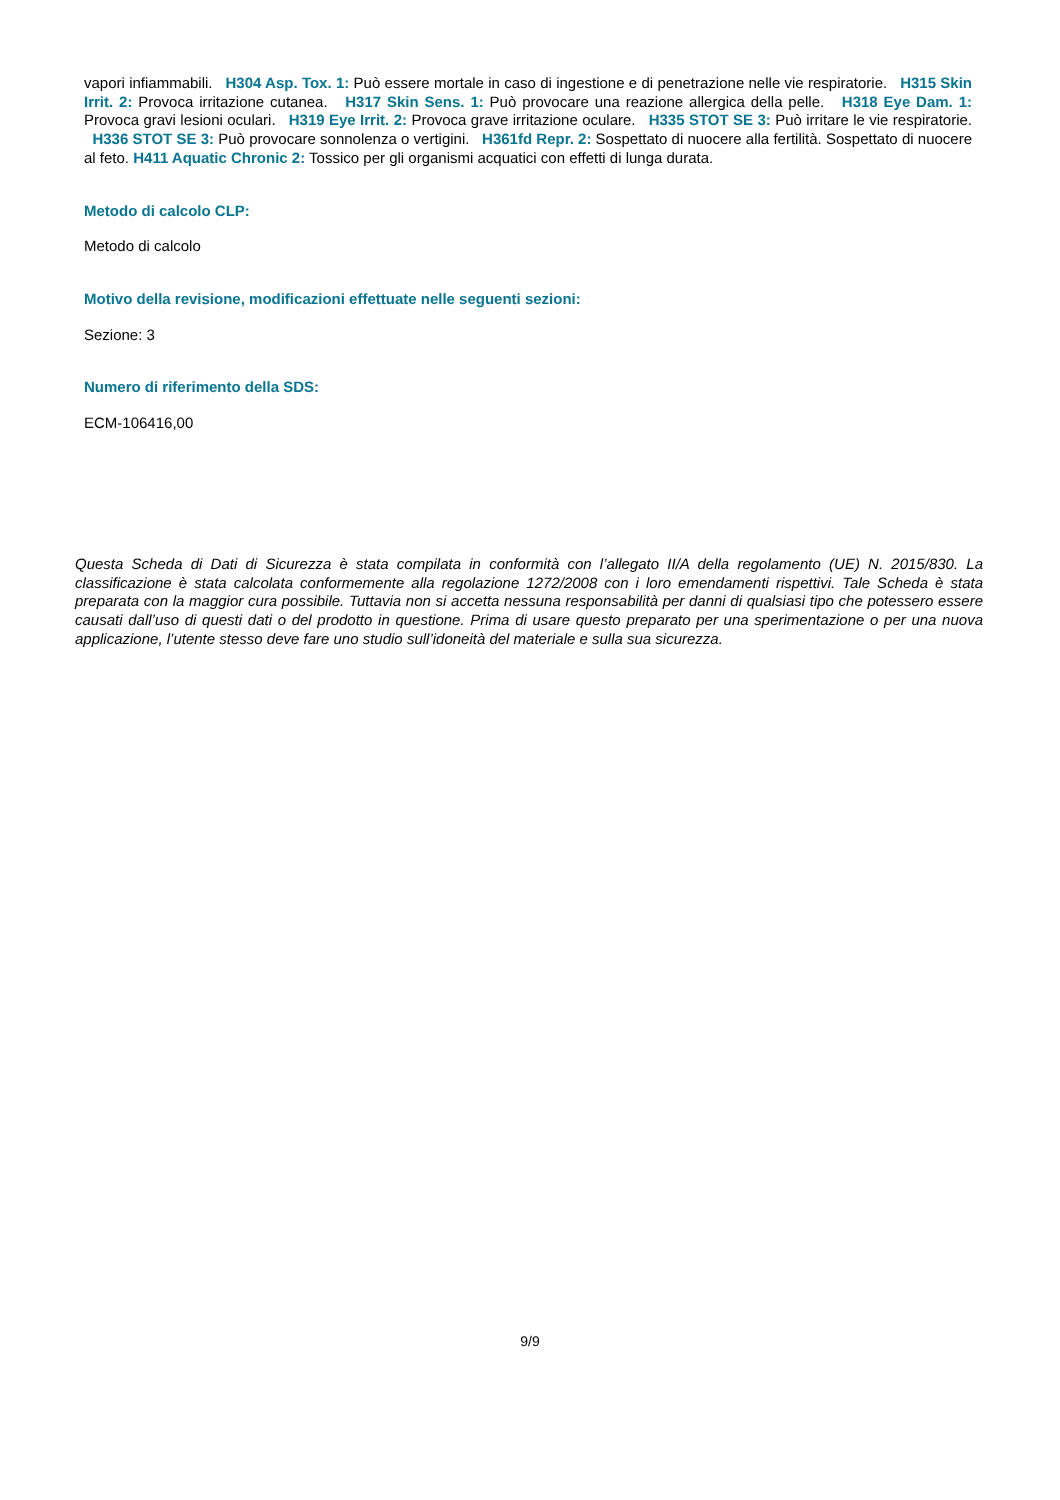vapori infiammabili. H304 Asp. Tox. 1: Può essere mortale in caso di ingestione e di penetrazione nelle vie respiratorie. H315 Skin Irrit. 2: Provoca irritazione cutanea. H317 Skin Sens. 1: Può provocare una reazione allergica della pelle. H318 Eye Dam. 1: Provoca gravi lesioni oculari. H319 Eye Irrit. 2: Provoca grave irritazione oculare. H335 STOT SE 3: Può irritare le vie respiratorie. H336 STOT SE 3: Può provocare sonnolenza o vertigini. H361fd Repr. 2: Sospettato di nuocere alla fertilità. Sospettato di nuocere al feto. H411 Aquatic Chronic 2: Tossico per gli organismi acquatici con effetti di lunga durata.
Metodo di calcolo CLP:
Metodo di calcolo
Motivo della revisione, modificazioni effettuate nelle seguenti sezioni:
Sezione: 3
Numero di riferimento della SDS:
ECM-106416,00
Questa Scheda di Dati di Sicurezza è stata compilata in conformità con l’allegato II/A della regolamento (UE) N. 2015/830. La classificazione è stata calcolata conformemente alla regolazione 1272/2008 con i loro emendamenti rispettivi. Tale Scheda è stata preparata con la maggior cura possibile. Tuttavia non si accetta nessuna responsabilità per danni di qualsiasi tipo che potessero essere causati dall’uso di questi dati o del prodotto in questione. Prima di usare questo preparato per una sperimentazione o per una nuova applicazione, l’utente stesso deve fare uno studio sull’idoneità del materiale e sulla sua sicurezza.
9/9